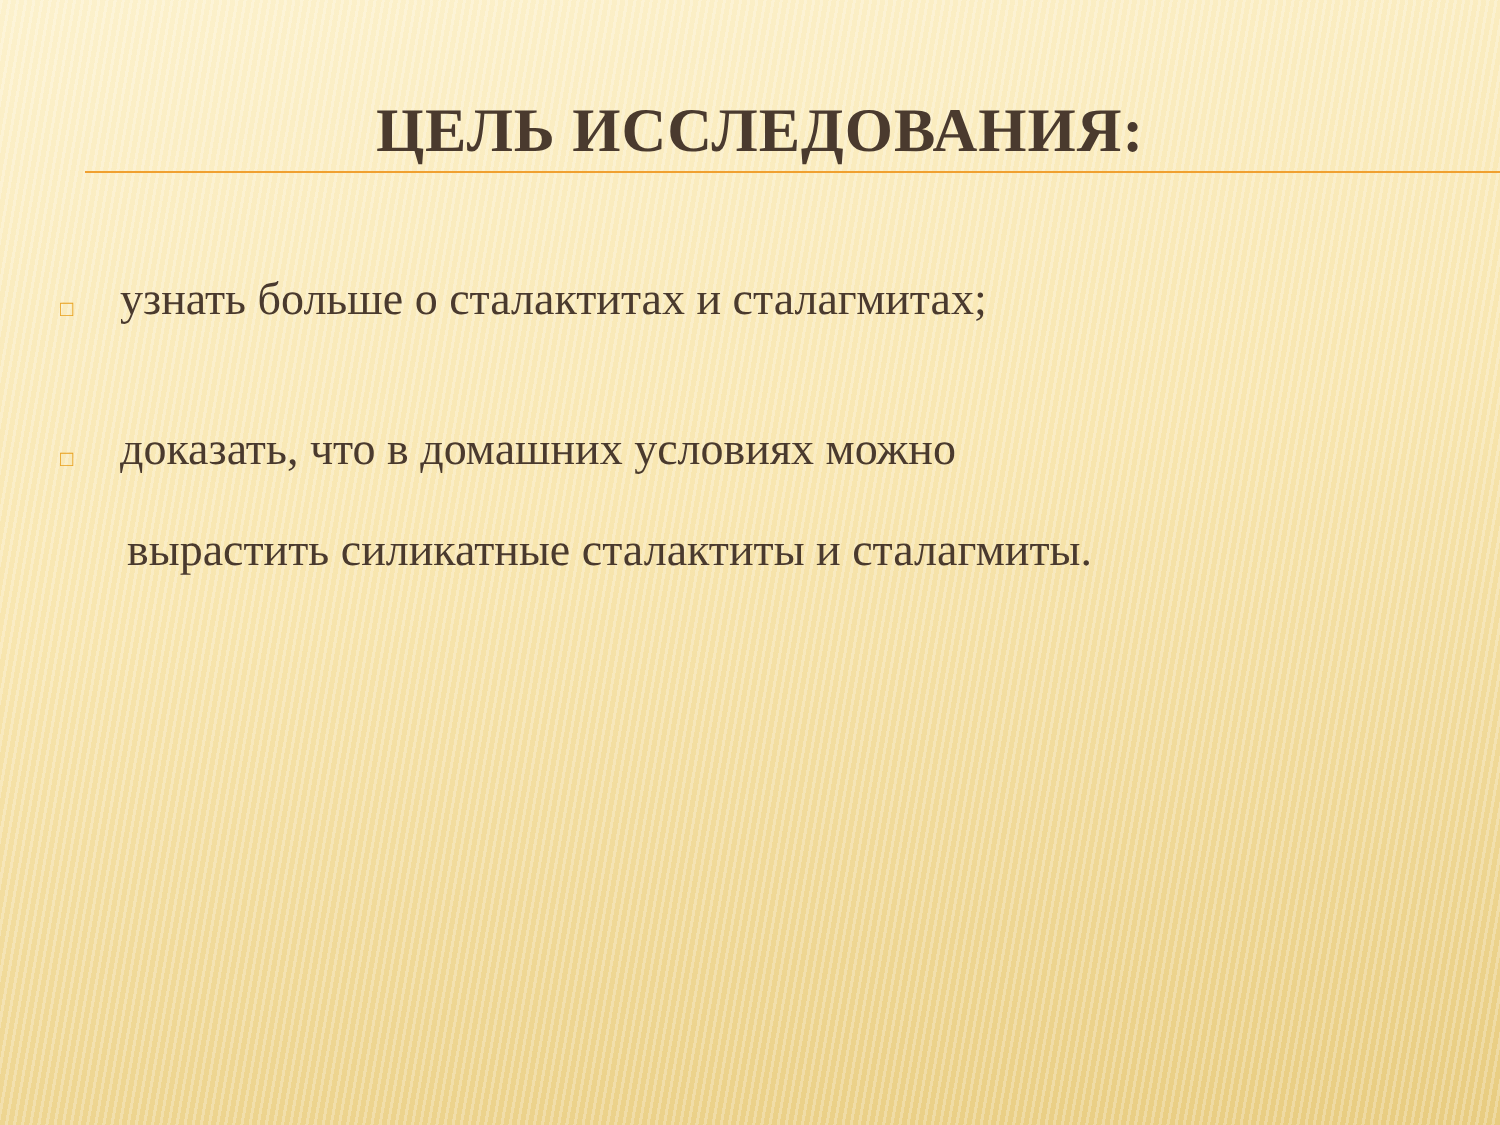ЦЕЛЬ ИССЛЕДОВАНИЯ:
□ узнать больше о сталактитах и сталагмитах;
□ доказать, что в домашних условиях можно
вырастить силикатные сталактиты и сталагмиты.